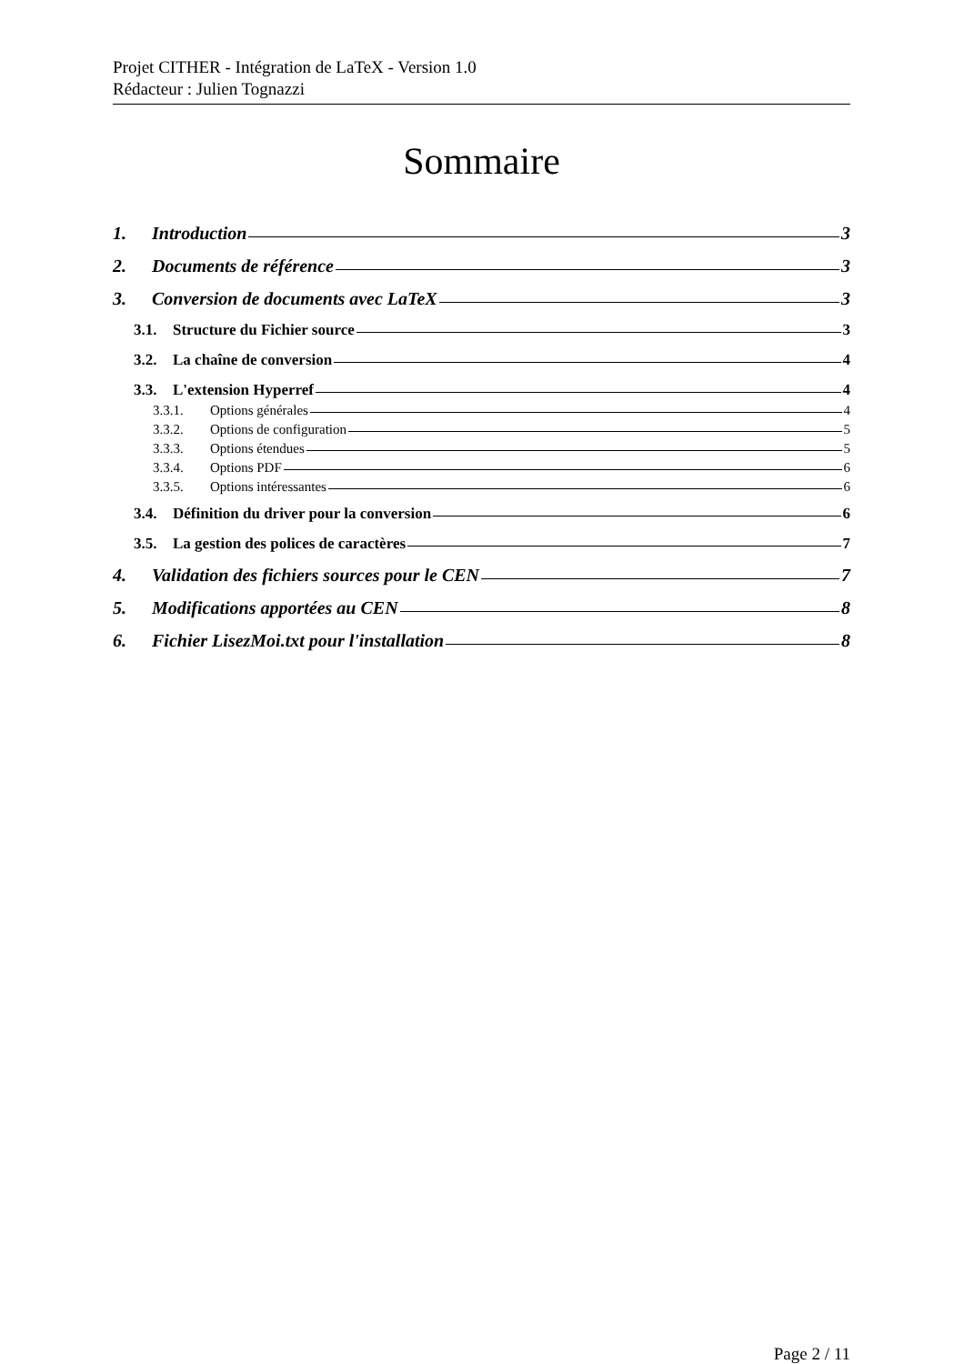Projet CITHER - Intégration de LaTeX - Version 1.0
Rédacteur : Julien Tognazzi
Sommaire
1. Introduction 3
2. Documents de référence 3
3. Conversion de documents avec LaTeX 3
3.1. Structure du Fichier source 3
3.2. La chaîne de conversion 4
3.3. L'extension Hyperref 4
3.3.1. Options générales 4
3.3.2. Options de configuration 5
3.3.3. Options étendues 5
3.3.4. Options PDF 6
3.3.5. Options intéressantes 6
3.4. Définition du driver pour la conversion 6
3.5. La gestion des polices de caractères 7
4. Validation des fichiers sources pour le CEN 7
5. Modifications apportées au CEN 8
6. Fichier LisezMoi.txt pour l'installation 8
Page 2 / 11